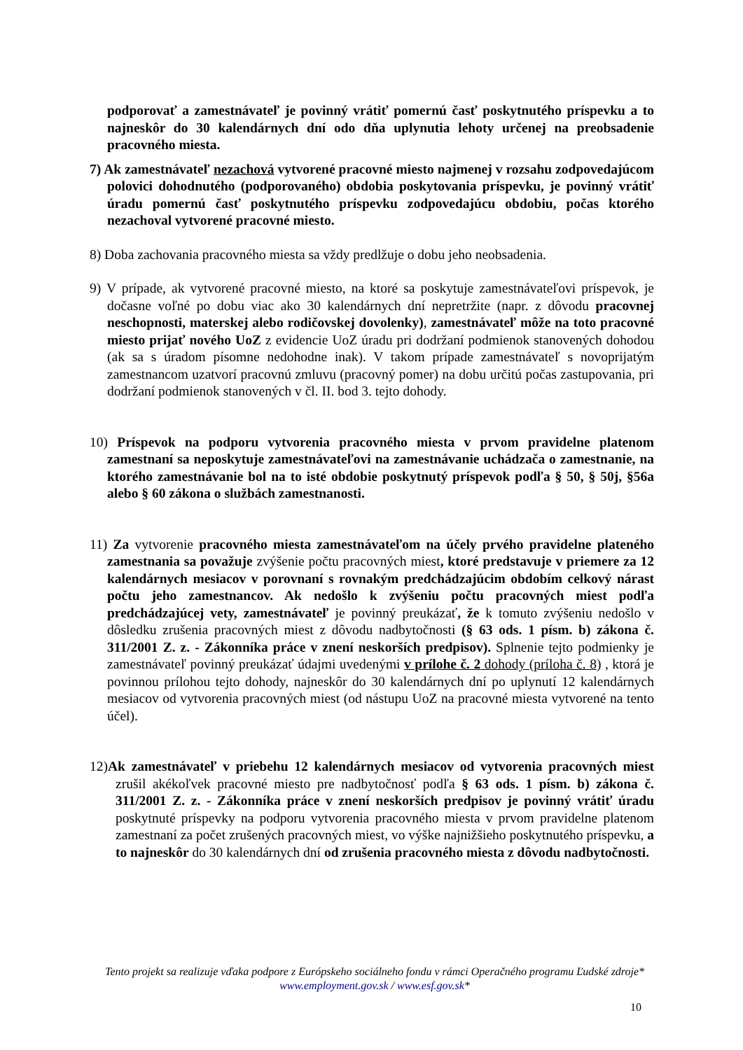podporovať a zamestnávateľ je povinný vrátiť pomernú časť poskytnutého príspevku a to najneskôr do 30 kalendárnych dní odo dňa uplynutia lehoty určenej na preobsadenie pracovného miesta.
7) Ak zamestnávateľ nezachová vytvorené pracovné miesto najmenej v rozsahu zodpovedajúcom polovici dohodnutého (podporovaného) obdobia poskytovania príspevku, je povinný vrátiť úradu pomernú časť poskytnutého príspevku zodpovedajúcu obdobiu, počas ktorého nezachoval vytvorené pracovné miesto.
8) Doba zachovania pracovného miesta sa vždy predlžuje o dobu jeho neobsadenia.
9) V prípade, ak vytvorené pracovné miesto, na ktoré sa poskytuje zamestnávateľovi príspevok, je dočasne voľné po dobu viac ako 30 kalendárnych dní nepretržite (napr. z dôvodu pracovnej neschopnosti, materskej alebo rodičovskej dovolenky), zamestnávateľ môže na toto pracovné miesto prijať nového UoZ z evidencie UoZ úradu pri dodržaní podmienok stanovených dohodou (ak sa s úradom písomne nedohodne inak). V takom prípade zamestnávateľ s novoprijatým zamestnancom uzatvorí pracovnú zmluvu (pracovný pomer) na dobu určitú počas zastupovania, pri dodržaní podmienok stanovených v čl. II. bod 3. tejto dohody.
10) Príspevok na podporu vytvorenia pracovného miesta v prvom pravidelne platenom zamestnaní sa neposkytuje zamestnávateľovi na zamestnávanie uchádzača o zamestnanie, na ktorého zamestnávanie bol na to isté obdobie poskytnutý príspevok podľa § 50, § 50j, §56a alebo § 60 zákona o službách zamestnanosti.
11) Za vytvorenie pracovného miesta zamestnávateľom na účely prvého pravidelne plateného zamestnania sa považuje zvýšenie počtu pracovných miest, ktoré predstavuje v priemere za 12 kalendárnych mesiacov v porovnaní s rovnakým predchádzajúcim obdobím celkový nárast počtu jeho zamestnancov. Ak nedošlo k zvýšeniu počtu pracovných miest podľa predchádzajúcej vety, zamestnávateľ je povinný preukázať, že k tomuto zvýšeniu nedošlo v dôsledku zrušenia pracovných miest z dôvodu nadbytočnosti (§ 63 ods. 1 písm. b) zákona č. 311/2001 Z. z. - Zákonníka práce v znení neskorších predpisov). Splnenie tejto podmienky je zamestnávateľ povinný preukázať údajmi uvedenými v prílohe č. 2 dohody (príloha č. 8) , ktorá je povinnou prílohou tejto dohody, najneskôr do 30 kalendárnych dní po uplynutí 12 kalendárnych mesiacov od vytvorenia pracovných miest (od nástupu UoZ na pracovné miesta vytvorené na tento účel).
12)Ak zamestnávateľ v priebehu 12 kalendárnych mesiacov od vytvorenia pracovných miest zrušil akékoľvek pracovné miesto pre nadbytočnosť podľa § 63 ods. 1 písm. b) zákona č. 311/2001 Z. z. - Zákonníka práce v znení neskorších predpisov je povinný vrátiť úradu poskytnuté príspevky na podporu vytvorenia pracovného miesta v prvom pravidelne platenom zamestnaní za počet zrušených pracovných miest, vo výške najnižšieho poskytnutého príspevku, a to najneskôr do 30 kalendárnych dní od zrušenia pracovného miesta z dôvodu nadbytočnosti.
Tento projekt sa realizuje vďaka podpore z Európskeho sociálneho fondu v rámci Operačného programu Ľudské zdroje*
www.employment.gov.sk / www.esf.gov.sk*
10